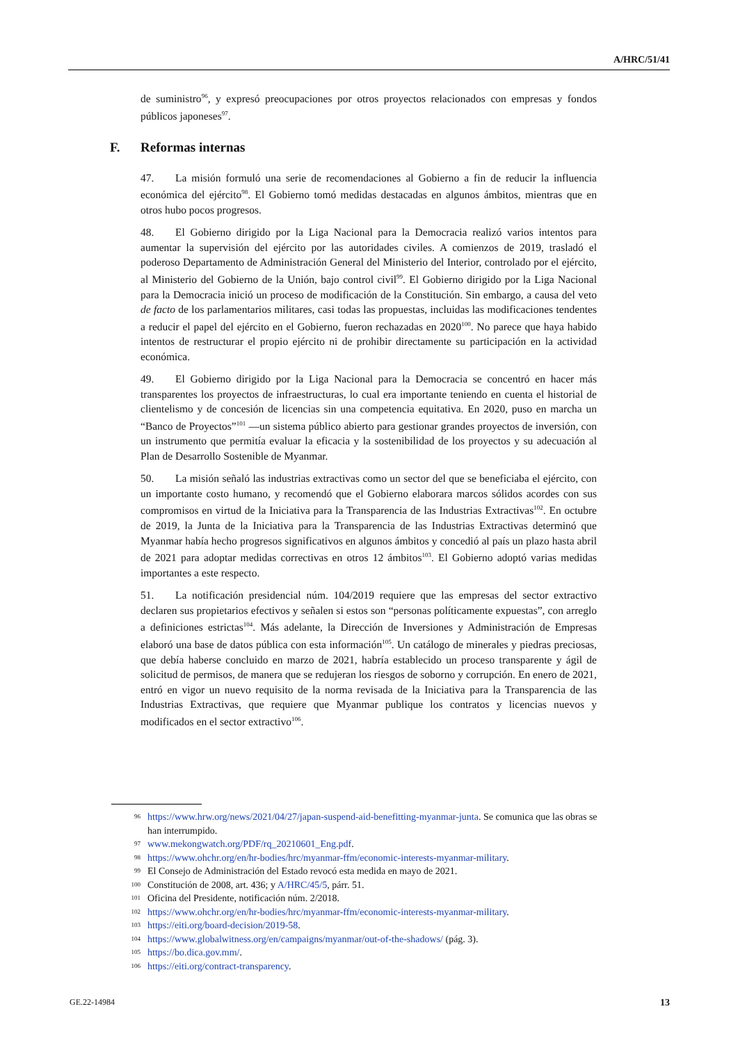A/HRC/51/41
de suministro<sup>96</sup>, y expresó preocupaciones por otros proyectos relacionados con empresas y fondos públicos japoneses<sup>97</sup>.
F. Reformas internas
47. La misión formuló una serie de recomendaciones al Gobierno a fin de reducir la influencia económica del ejército<sup>98</sup>. El Gobierno tomó medidas destacadas en algunos ámbitos, mientras que en otros hubo pocos progresos.
48. El Gobierno dirigido por la Liga Nacional para la Democracia realizó varios intentos para aumentar la supervisión del ejército por las autoridades civiles. A comienzos de 2019, trasladó el poderoso Departamento de Administración General del Ministerio del Interior, controlado por el ejército, al Ministerio del Gobierno de la Unión, bajo control civil<sup>99</sup>. El Gobierno dirigido por la Liga Nacional para la Democracia inició un proceso de modificación de la Constitución. Sin embargo, a causa del veto de facto de los parlamentarios militares, casi todas las propuestas, incluidas las modificaciones tendentes a reducir el papel del ejército en el Gobierno, fueron rechazadas en 2020<sup>100</sup>. No parece que haya habido intentos de restructurar el propio ejército ni de prohibir directamente su participación en la actividad económica.
49. El Gobierno dirigido por la Liga Nacional para la Democracia se concentró en hacer más transparentes los proyectos de infraestructuras, lo cual era importante teniendo en cuenta el historial de clientelismo y de concesión de licencias sin una competencia equitativa. En 2020, puso en marcha un “Banco de Proyectos”<sup>101</sup> —un sistema público abierto para gestionar grandes proyectos de inversión, con un instrumento que permitía evaluar la eficacia y la sostenibilidad de los proyectos y su adecuación al Plan de Desarrollo Sostenible de Myanmar.
50. La misión señaló las industrias extractivas como un sector del que se beneficiaba el ejército, con un importante costo humano, y recomendó que el Gobierno elaborara marcos sólidos acordes con sus compromisos en virtud de la Iniciativa para la Transparencia de las Industrias Extractivas<sup>102</sup>. En octubre de 2019, la Junta de la Iniciativa para la Transparencia de las Industrias Extractivas determinó que Myanmar había hecho progresos significativos en algunos ámbitos y concedió al país un plazo hasta abril de 2021 para adoptar medidas correctivas en otros 12 ámbitos<sup>103</sup>. El Gobierno adoptó varias medidas importantes a este respecto.
51. La notificación presidencial núm. 104/2019 requiere que las empresas del sector extractivo declaren sus propietarios efectivos y señalen si estos son “personas políticamente expuestas”, con arreglo a definiciones estrictas<sup>104</sup>. Más adelante, la Dirección de Inversiones y Administración de Empresas elaboró una base de datos pública con esta información<sup>105</sup>. Un catálogo de minerales y piedras preciosas, que debía haberse concluido en marzo de 2021, habría establecido un proceso transparente y ágil de solicitud de permisos, de manera que se redujeran los riesgos de soborno y corrupción. En enero de 2021, entró en vigor un nuevo requisito de la norma revisada de la Iniciativa para la Transparencia de las Industrias Extractivas, que requiere que Myanmar publique los contratos y licencias nuevos y modificados en el sector extractivo<sup>106</sup>.
96 https://www.hrw.org/news/2021/04/27/japan-suspend-aid-benefitting-myanmar-junta. Se comunica que las obras se han interrumpido.
97 www.mekongwatch.org/PDF/rq_20210601_Eng.pdf.
98 https://www.ohchr.org/en/hr-bodies/hrc/myanmar-ffm/economic-interests-myanmar-military.
99 El Consejo de Administración del Estado revocó esta medida en mayo de 2021.
100 Constitución de 2008, art. 436; y A/HRC/45/5, párr. 51.
101 Oficina del Presidente, notificación núm. 2/2018.
102 https://www.ohchr.org/en/hr-bodies/hrc/myanmar-ffm/economic-interests-myanmar-military.
103 https://eiti.org/board-decision/2019-58.
104 https://www.globalwitness.org/en/campaigns/myanmar/out-of-the-shadows/ (pág. 3).
105 https://bo.dica.gov.mm/.
106 https://eiti.org/contract-transparency.
GE.22-14984 13